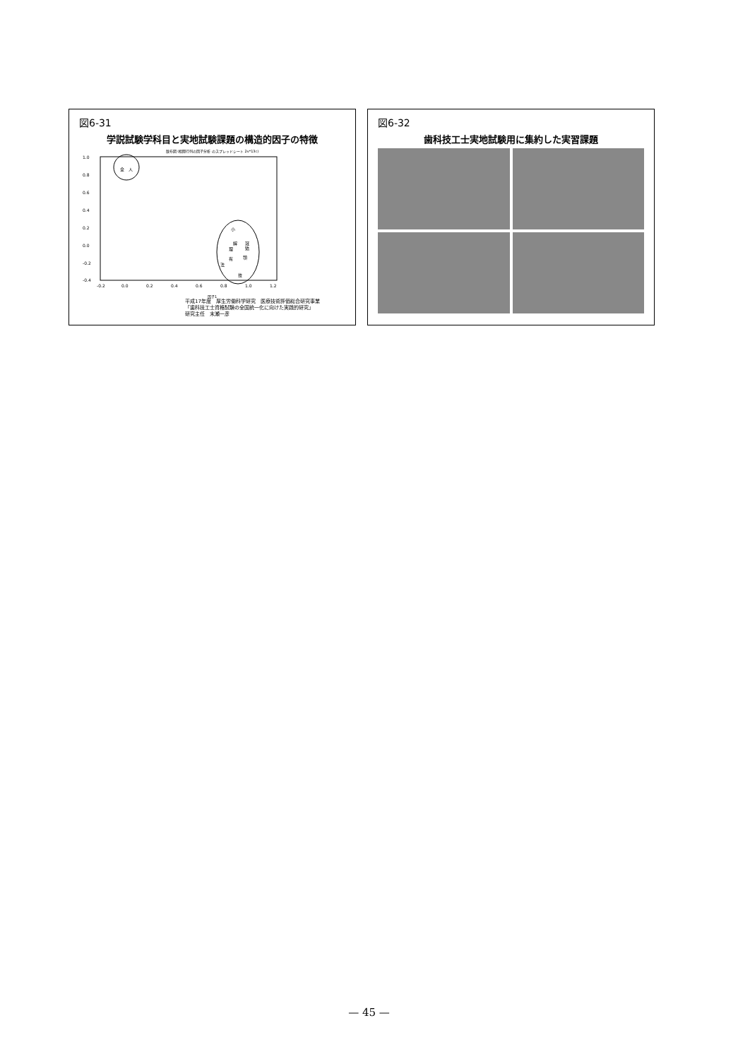図6-31
学説試験学科目と実地試験課題の構造的因子の特徴
散布図 (相関行列の因子分析 のスプレッドシート 2v*13c)
1.0
0.8
0.6
0.4
0.2
0.0
-0.2
-0.4
-0.2
0.0
0.2
0.4
0.6
0.8
1.0
1.2
全
人
小
解
冠
矯
理
有
顎
法
技
因子1
平成17年度　厚生労働科学研究　医療技術評価総合研究事業
「歯科技工士資格試験の全国統一化に向けた実践的研究」
研究主任　末瀬一彦
図6-32
歯科技工士実地試験用に集約した実習課題
— 45 —